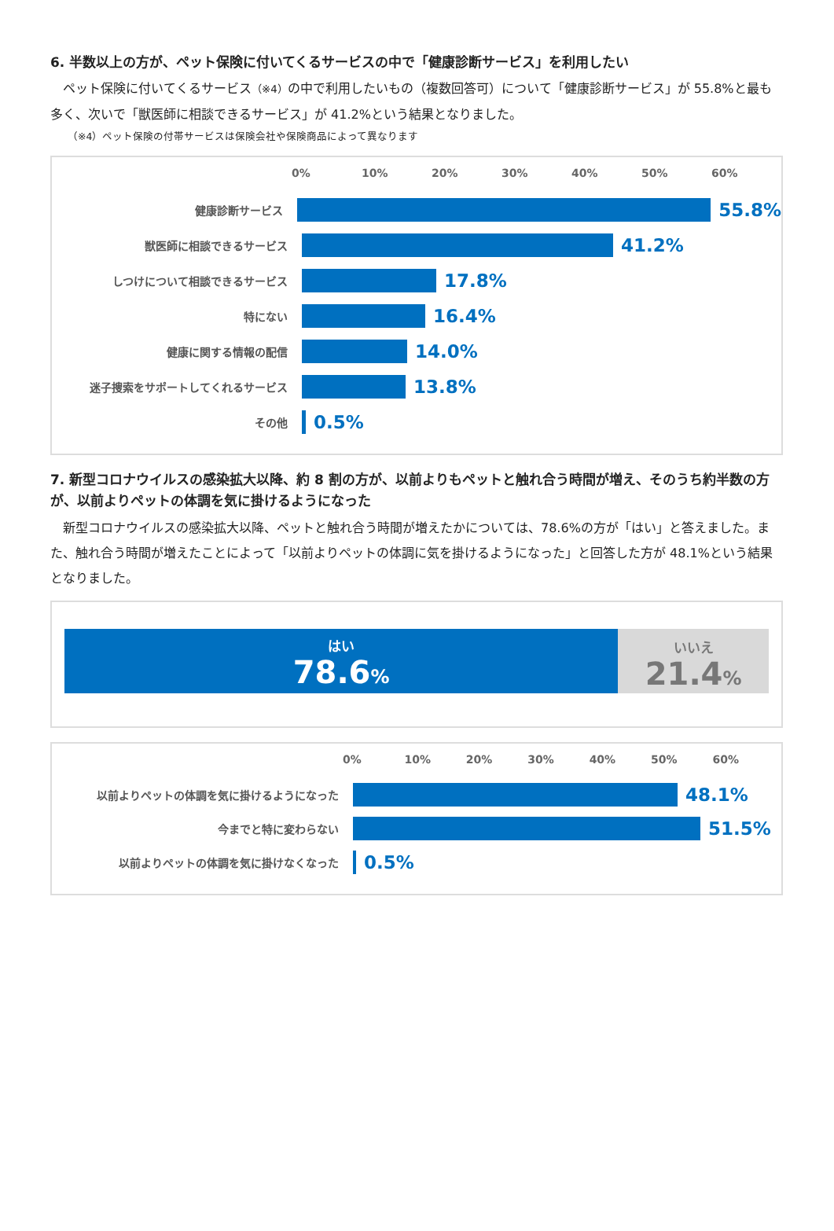6. 半数以上の方が、ペット保険に付いてくるサービスの中で「健康診断サービス」を利用したい
　ペット保険に付いてくるサービス（※4）の中で利用したいもの（複数回答可）について「健康診断サービス」が 55.8%と最も多く、次いで「獣医師に相談できるサービス」が 41.2%という結果となりました。
（※4）ペット保険の付帯サービスは保険会社や保険商品によって異なります
0% 10% 20% 30% 40% 50% 60%
健康診断サービス
55.8%
獣医師に相談できるサービス
41.2%
しつけについて相談できるサービス
17.8%
特にない
16.4%
健康に関する情報の配信
14.0%
迷子捜索をサポートしてくれるサービス
13.8%
その他
0.5%
7. 新型コロナウイルスの感染拡大以降、約 8 割の方が、以前よりもペットと触れ合う時間が増え、そのうち約半数の方が、以前よりペットの体調を気に掛けるようになった
　新型コロナウイルスの感染拡大以降、ペットと触れ合う時間が増えたかについては、78.6%の方が「はい」と答えました。また、触れ合う時間が増えたことによって「以前よりペットの体調に気を掛けるようになった」と回答した方が 48.1%という結果となりました。
はい
78.6%
いいえ
21.4%
0% 10% 20% 30% 40% 50% 60%
以前よりペットの体調を気に掛けるようになった
48.1%
今までと特に変わらない
51.5%
以前よりペットの体調を気に掛けなくなった
0.5%